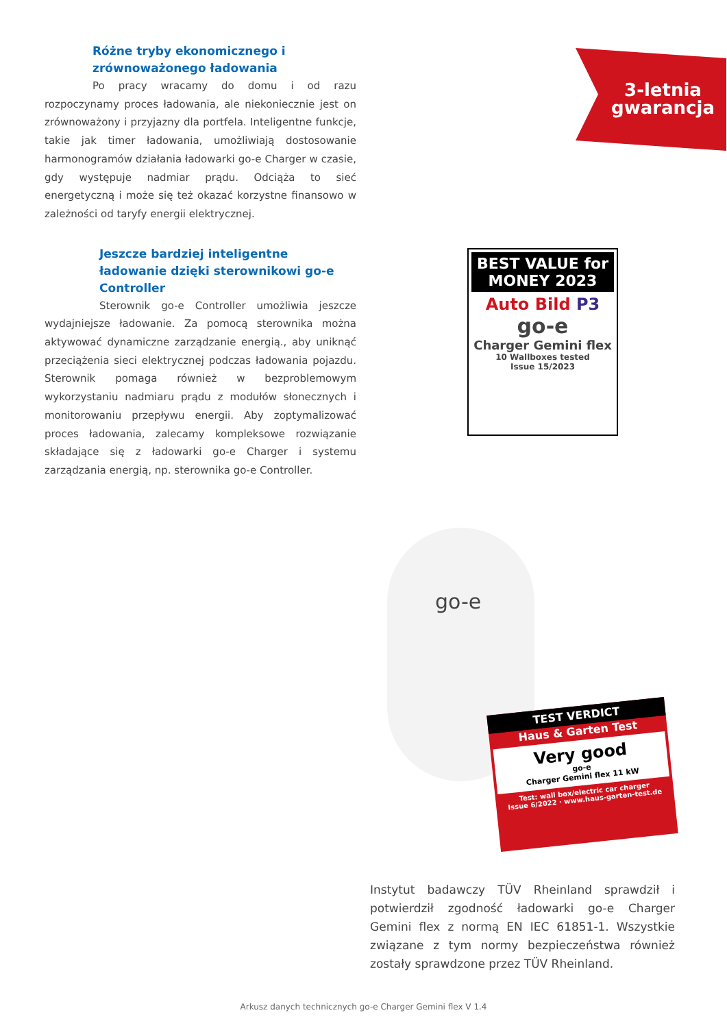Różne tryby ekonomicznego i zrównoważonego ładowania
Po pracy wracamy do domu i od razu rozpoczynamy proces ładowania, ale niekoniecznie jest on zrównoważony i przyjazny dla portfela. Inteligentne funkcje, takie jak timer ładowania, umożliwiają dostosowanie harmonogramów działania ładowarki go-e Charger w czasie, gdy występuje nadmiar prądu. Odciąża to sieć energetyczną i może się też okazać korzystne finansowo w zależności od taryfy energii elektrycznej.
Jeszcze bardziej inteligentne ładowanie dzięki sterownikowi go-e Controller
Sterownik go-e Controller umożliwia jeszcze wydajniejsze ładowanie. Za pomocą sterownika można aktywować dynamiczne zarządzanie energią., aby uniknąć przeciążenia sieci elektrycznej podczas ładowania pojazdu. Sterownik pomaga również w bezproblemowym wykorzystaniu nadmiaru prądu z modułów słonecznych i monitorowaniu przepływu energii. Aby zoptymalizować proces ładowania, zalecamy kompleksowe rozwiązanie składające się z ładowarki go-e Charger i systemu zarządzania energią, np. sterownika go-e Controller.
3-letnia gwarancja
BEST VALUE for MONEY 2023
Auto Bild P3
go-e
Charger Gemini flex
10 Wallboxes tested
Issue 15/2023
go-e
TEST VERDICT
Haus & Garten Test
Very good
go-e
Charger Gemini flex 11 kW
Test: wall box/electric car charger
Issue 6/2022 · www.haus-garten-test.de
Instytut badawczy TÜV Rheinland sprawdził i potwierdził zgodność ładowarki go-e Charger Gemini flex z normą EN IEC 61851-1. Wszystkie związane z tym normy bezpieczeństwa również zostały sprawdzone przez TÜV Rheinland.
Arkusz danych technicznych go-e Charger Gemini flex V 1.4